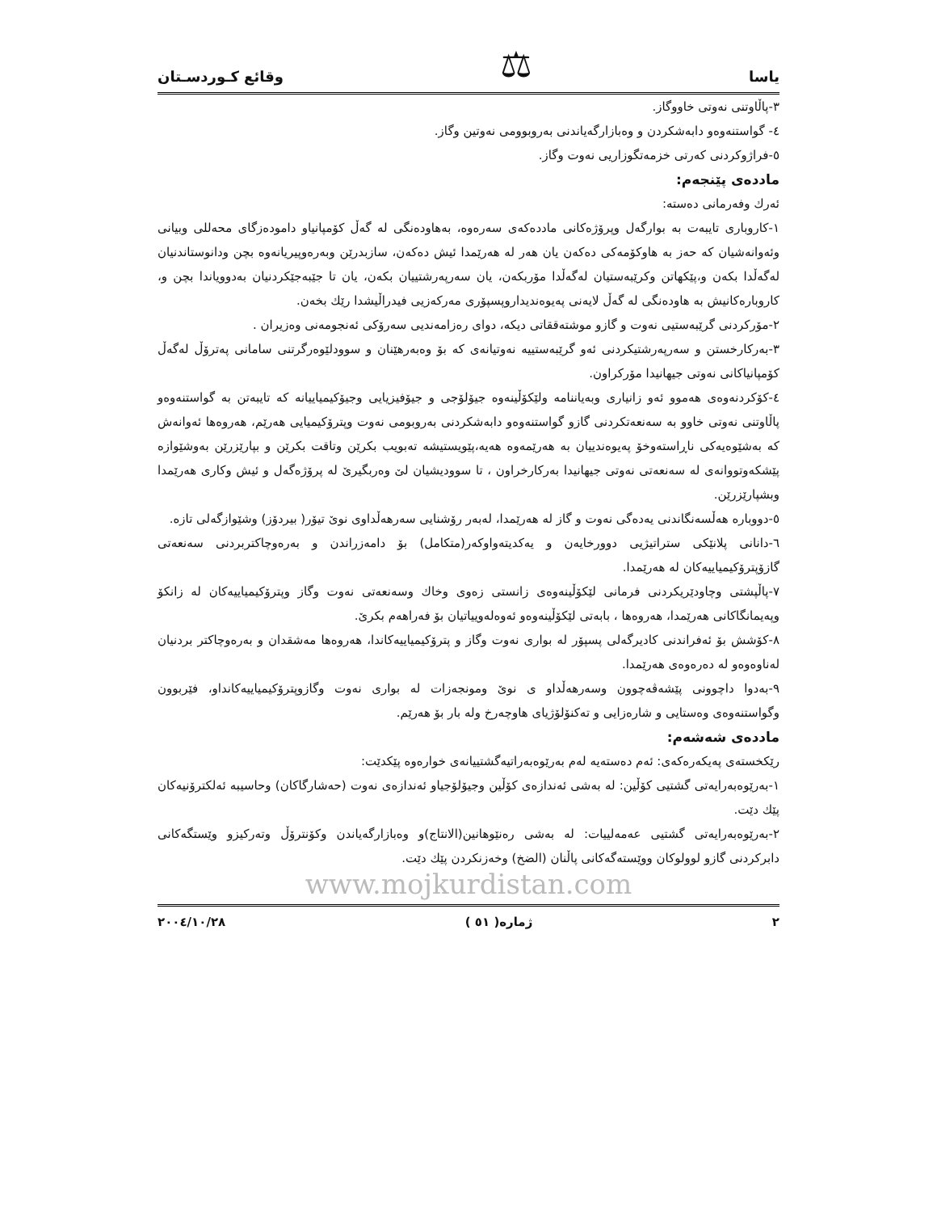یاسا ⚖ وقائع كـوردسـتان
٣-پاڵاوتنی نەوتی خاووگاز.
٤- گواستنەوەو دابەشكردن و وەبازارگەیاندنی بەروبوومی نەوتین وگاز.
٥-فراژوكردنی كەرتی خزمەتگوزاریی نەوت وگاز.
ماددەی پێنجەم:
ئەرك وفەرمانی دەستە:
١-كاروباری تایبەت بە بوارگەل وپرۆژەكانی ماددەكەی سەرەوە، بەهاودەنگی لە گەڵ كۆمپانیاو دامودەزگای محەللی وبیانی وئەوانەشیان كە حەز بە هاوكۆمەكی دەكەن یان هەر لە هەرێمدا ئیش دەكەن، سازبدرێن وبەرەوپیریانەوە بچن ودانوستاندنیان لەگەڵدا بكەن و،پێكهاتن وكرێبەستیان لەگەڵدا مۆربكەن، یان سەرپەرشتییان بكەن، یان تا جێبەجێكردنیان بەدوویاندا بچن و، كاروبارەكانیش بە هاودەنگی لە گەڵ لایەنی پەیوەندیداروپسپۆری مەركەزیی فیدراڵیشدا رێك بخەن.
٢-مۆركردنی گرێبەستیی نەوت و گازو موشتەققاتی دیكە، دوای رەزامەندیی سەرۆكی ئەنجومەنی وەزیران .
٣-بەركارخستن و سەرپەرشتیكردنی ئەو گرێبەستییە نەوتیانەی كە بۆ وەبەرهێنان و سوودلێوەرگرتنی سامانی پەترۆڵ لەگەڵ كۆمپانیاكانی نەوتی جیهانیدا مۆركراون.
٤-كۆكردنەوەی هەموو ئەو زانیاری وبەیاننامە ولێكۆڵینەوە جیۆلۆجی و جیۆفیزیایی وجیۆكیمیاییانە كە تایبەتن بە گواستنەوەو پاڵاوتنی نەوتی خاوو بە سەنعەتكردنی گازو گواستنەوەو دابەشكردنی بەروبومی نەوت وپترۆكیمیایی هەرێم، هەروەها ئەوانەش كە بەشێوەیەكی ناڕاستەوخۆ پەیوەندییان بە هەرێمەوە هەیە،پێویستیشە تەبویب بكرێن وتاقت بكرێن و بپارێزرێن بەوشێوازە پێشكەوتووانەی لە سەنعەتی نەوتی جیهانیدا بەركارخراون ، تا سوودیشیان لێ وەربگیرێ لە پرۆژەگەل و ئیش وكاری هەرێمدا وبشپارێزرێن.
٥-دووبارە هەڵسەنگاندنی یەدەگی نەوت و گاز لە هەرێمدا، لەبەر رۆشنایی سەرهەڵداوی نوێ تیۆر( بیردۆز) وشێوازگەلی تازە.
٦-دانانی پلانێكی ستراتیژیی دوورخایەن و یەكدیتەواوكەر(متكامل) بۆ دامەزراندن و بەرەوچاكتربردنی سەنعەتی گازۆپترۆكیمیاییەكان لە هەرێمدا.
٧-پاڵپشتی وچاودێریكردنی فرمانی لێكۆڵینەوەی زانستی زەوی وخاك وسەنعەتی نەوت وگاز وپترۆكیمیاییەكان لە زانكۆ وپەیمانگاكانی هەرێمدا، هەروەها ، بابەتی لێكۆڵینەوەو ئەوەلەوییاتیان بۆ فەراهەم بكرێ.
٨-كۆشش بۆ ئەفراندنی كادیرگەلی پسپۆر لە بواری نەوت وگاز و پترۆكیمیاییەكاندا، هەروەها مەشقدان و بەرەوچاكتر بردنیان لەناوەوەو لە دەرەوەی هەرێمدا.
٩-بەدوا داچوونی پێشەڤەچوون وسەرهەڵداو ی نوێ ومونجەزات لە بواری نەوت وگازوپترۆكیمیاییەكانداو، فێربوون وگواستنەوەی وەستایی و شارەزایی و تەكنۆلۆژیای هاوچەرخ ولە بار بۆ هەرێم.
ماددەی شەشەم:
رێكخستەی پەیكەرەكەی: ئەم دەستەیە لەم بەرێوەبەراتیەگشتییانەی خوارەوە پێكدێت:
١-بەرێوەبەرایەتی گشتیی كۆڵین: لە بەشی ئەندازەی كۆڵین وجیۆلۆجیاو ئەندازەی نەوت (حەشارگاكان) وحاسیبە ئەلكترۆنیەكان پێك دێت.
٢-بەرێوەبەرایەتی گشتیی عەمەلییات: لە بەشی رەنێوهانین(الانتاج)و وەبازارگەیاندن وكۆنترۆڵ وتەركیزو وێستگەكانی دابركردنی گازو لوولوكان ووێستەگەكانی پاڵنان (الضخ) وخەزنكردن پێك دێت.
www.mojkurdistan.com
٢ ژمارە( ٥١ ) ٢٠٠٤/١٠/٢٨